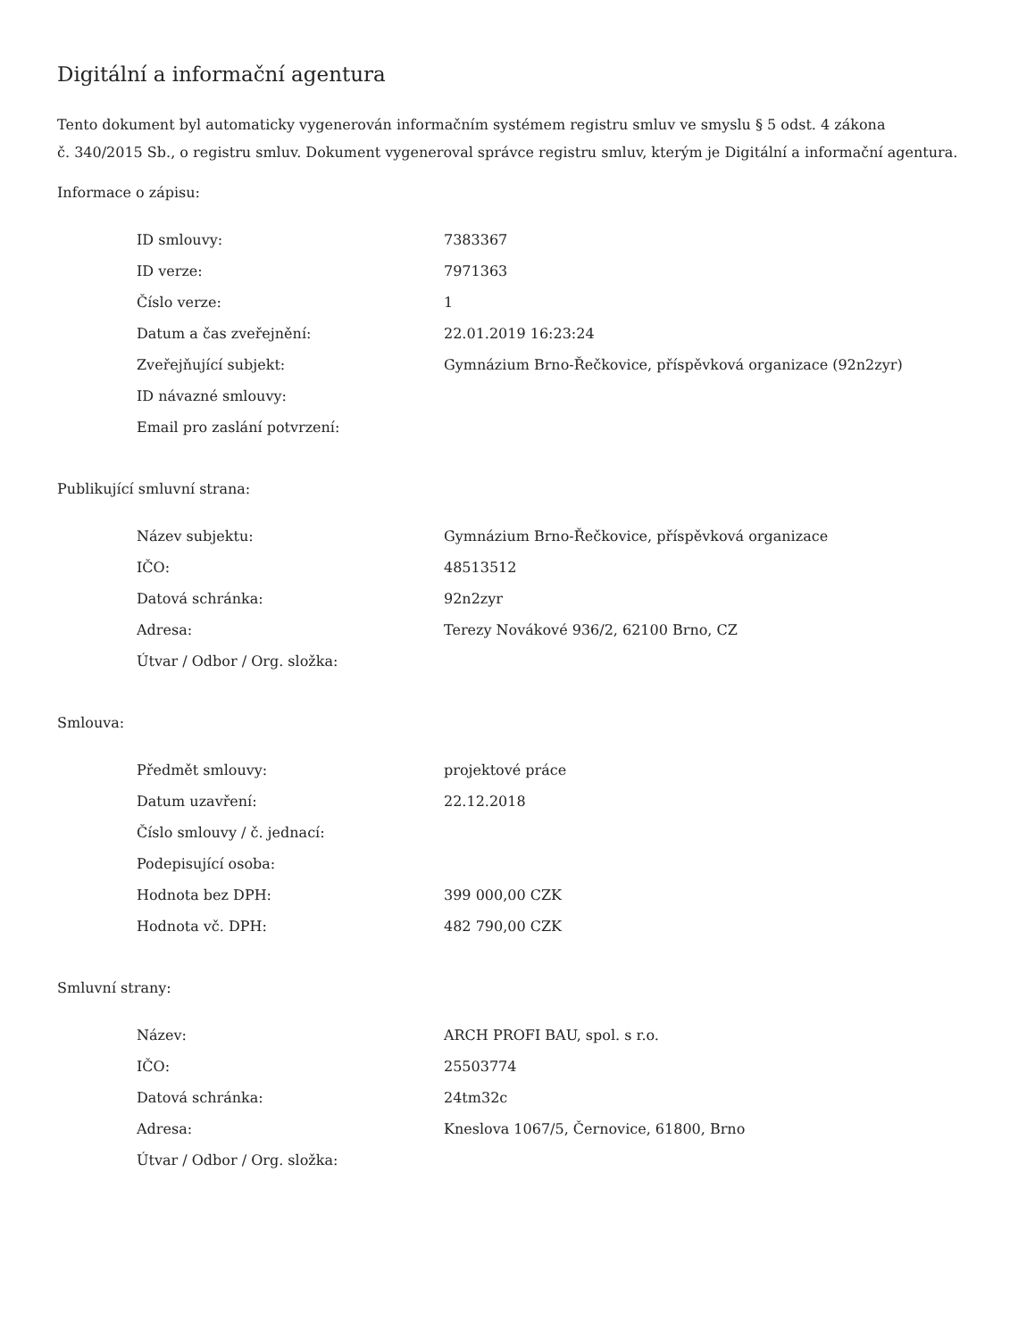Digitální a informační agentura
Tento dokument byl automaticky vygenerován informačním systémem registru smluv ve smyslu § 5 odst. 4 zákona
č. 340/2015 Sb., o registru smluv. Dokument vygeneroval správce registru smluv, kterým je Digitální a informační agentura.
Informace o zápisu:
| ID smlouvy: | 7383367 |
| ID verze: | 7971363 |
| Číslo verze: | 1 |
| Datum a čas zveřejnění: | 22.01.2019 16:23:24 |
| Zveřejňující subjekt: | Gymnázium Brno-Řečkovice, příspěvková organizace (92n2zyr) |
| ID návazné smlouvy: | |
| Email pro zaslání potvrzení: | |
Publikující smluvní strana:
| Název subjektu: | Gymnázium Brno-Řečkovice, příspěvková organizace |
| IČO: | 48513512 |
| Datová schránka: | 92n2zyr |
| Adresa: | Terezy Novákové 936/2, 62100 Brno, CZ |
| Útvar / Odbor / Org. složka: | |
Smlouva:
| Předmět smlouvy: | projektové práce |
| Datum uzavření: | 22.12.2018 |
| Číslo smlouvy / č. jednací: | |
| Podepisující osoba: | |
| Hodnota bez DPH: | 399 000,00 CZK |
| Hodnota vč. DPH: | 482 790,00 CZK |
Smluvní strany:
| Název: | ARCH PROFI BAU, spol. s r.o. |
| IČO: | 25503774 |
| Datová schránka: | 24tm32c |
| Adresa: | Kneslova 1067/5, Černovice, 61800, Brno |
| Útvar / Odbor / Org. složka: | |